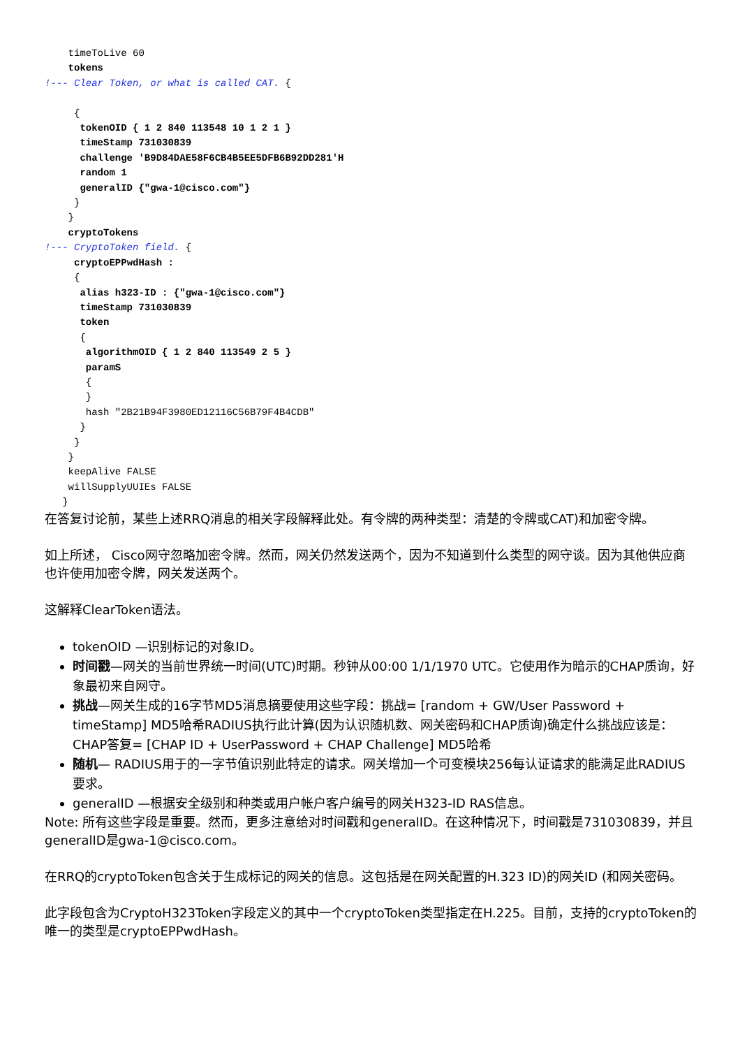timeToLive 60
    tokens
!--- Clear Token, or what is called CAT. {

     {
      tokenOID { 1 2 840 113548 10 1 2 1 }
      timeStamp 731030839
      challenge 'B9D84DAE58F6CB4B5EE5DFB6B92DD281'H
      random 1
      generalID {"gwa-1@cisco.com"}
     }
    }
    cryptoTokens
!--- CryptoToken field. {
     cryptoEPPwdHash :
     {
      alias h323-ID : {"gwa-1@cisco.com"}
      timeStamp 731030839
      token
      {
       algorithmOID { 1 2 840 113549 2 5 }
       paramS
       {
       }
       hash "2B21B94F3980ED12116C56B79F4B4CDB"
      }
     }
    }
    keepAlive FALSE
    willSupplyUUIEs FALSE
   }
在答复讨论前，某些上述RRQ消息的相关字段解释此处。有令牌的两种类型：清楚的令牌或CAT)和加密令牌。
如上所述， Cisco网守忽略加密令牌。然而，网关仍然发送两个，因为不知道到什么类型的网守谈。因为其他供应商也许使用加密令牌，网关发送两个。
这解释ClearToken语法。
tokenOID —识别标记的对象ID。
时间戳—网关的当前世界统一时间(UTC)时期。秒钟从00:00 1/1/1970 UTC。它使用作为暗示的CHAP质询，好象最初来自网守。
挑战—网关生成的16字节MD5消息摘要使用这些字段：挑战= [random + GW/User Password + timeStamp] MD5哈希RADIUS执行此计算(因为认识随机数、网关密码和CHAP质询)确定什么挑战应该是：CHAP答复= [CHAP ID + UserPassword + CHAP Challenge] MD5哈希
随机— RADIUS用于的一字节值识别此特定的请求。网关增加一个可变模块256每认证请求的能满足此RADIUS要求。
generalID —根据安全级别和种类或用户帐户客户编号的网关H323-ID RAS信息。
Note: 所有这些字段是重要。然而，更多注意给对时间戳和generalID。在这种情况下，时间戳是731030839，并且generalID是gwa-1@cisco.com。
在RRQ的cryptoToken包含关于生成标记的网关的信息。这包括是在网关配置的H.323 ID)的网关ID (和网关密码。
此字段包含为CryptoH323Token字段定义的其中一个cryptoToken类型指定在H.225。目前，支持的cryptoToken的唯一的类型是cryptoEPPwdHash。